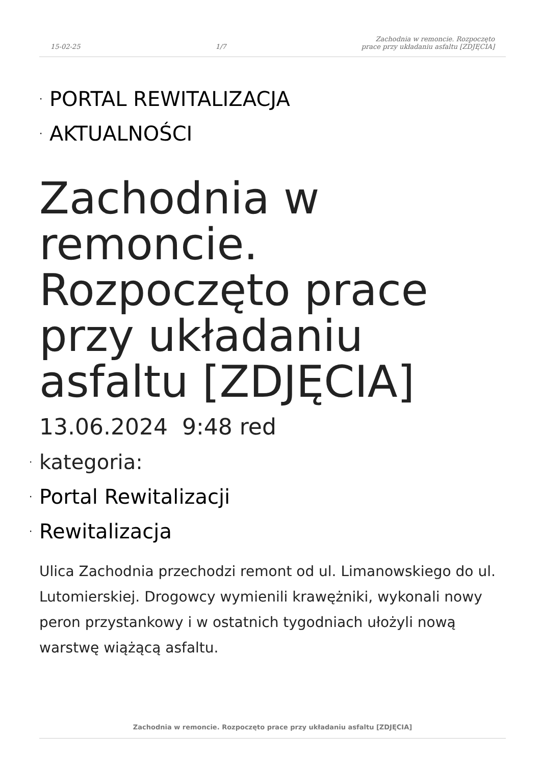15-02-25 1/7 Zachodnia w remoncie. Rozpoczęto
prace przy układaniu asfaltu [ZDJĘCIA]
· PORTAL REWITALIZACJA
· AKTUALNOŚCI
Zachodnia w remoncie. Rozpoczęto prace przy układaniu asfaltu [ZDJĘCIA]
13.06.2024 9:48 red
· kategoria:
· Portal Rewitalizacji
· Rewitalizacja
Ulica Zachodnia przechodzi remont od ul. Limanowskiego do ul. Lutomierskiej. Drogowcy wymienili krawężniki, wykonali nowy peron przystankowy i w ostatnich tygodniach ułożyli nową warstwę wiążącą asfaltu.
Zachodnia w remoncie. Rozpoczęto prace przy układaniu asfaltu [ZDJĘCIA]